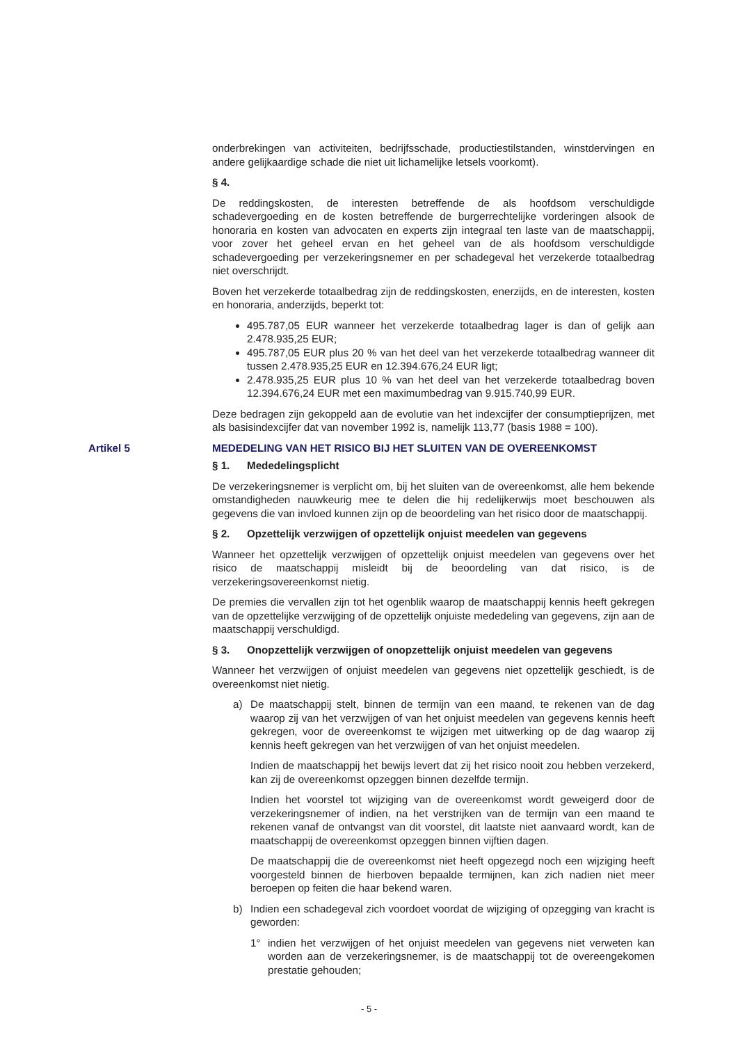onderbrekingen van activiteiten, bedrijfsschade, productiestilstanden, winstdervingen en andere gelijkaardige schade die niet uit lichamelijke letsels voorkomt).
§ 4.
De reddingskosten, de interesten betreffende de als hoofdsom verschuldigde schadevergoeding en de kosten betreffende de burgerrechtelijke vorderingen alsook de honoraria en kosten van advocaten en experts zijn integraal ten laste van de maatschappij, voor zover het geheel ervan en het geheel van de als hoofdsom verschuldigde schadevergoeding per verzekeringsnemer en per schadegeval het verzekerde totaalbedrag niet overschrijdt.
Boven het verzekerde totaalbedrag zijn de reddingskosten, enerzijds, en de interesten, kosten en honoraria, anderzijds, beperkt tot:
495.787,05 EUR wanneer het verzekerde totaalbedrag lager is dan of gelijk aan 2.478.935,25 EUR;
495.787,05 EUR plus 20 % van het deel van het verzekerde totaalbedrag wanneer dit tussen 2.478.935,25 EUR en 12.394.676,24 EUR ligt;
2.478.935,25 EUR plus 10 % van het deel van het verzekerde totaalbedrag boven 12.394.676,24 EUR met een maximumbedrag van 9.915.740,99 EUR.
Deze bedragen zijn gekoppeld aan de evolutie van het indexcijfer der consumptieprijzen, met als basisindexcijfer dat van november 1992 is, namelijk 113,77 (basis 1988 = 100).
Artikel 5 MEDEDELING VAN HET RISICO BIJ HET SLUITEN VAN DE OVEREENKOMST
§ 1. Mededelingsplicht
De verzekeringsnemer is verplicht om, bij het sluiten van de overeenkomst, alle hem bekende omstandigheden nauwkeurig mee te delen die hij redelijkerwijs moet beschouwen als gegevens die van invloed kunnen zijn op de beoordeling van het risico door de maatschappij.
§ 2. Opzettelijk verzwijgen of opzettelijk onjuist meedelen van gegevens
Wanneer het opzettelijk verzwijgen of opzettelijk onjuist meedelen van gegevens over het risico de maatschappij misleidt bij de beoordeling van dat risico, is de verzekeringsovereenkomst nietig.
De premies die vervallen zijn tot het ogenblik waarop de maatschappij kennis heeft gekregen van de opzettelijke verzwijging of de opzettelijk onjuiste mededeling van gegevens, zijn aan de maatschappij verschuldigd.
§ 3. Onopzettelijk verzwijgen of onopzettelijk onjuist meedelen van gegevens
Wanneer het verzwijgen of onjuist meedelen van gegevens niet opzettelijk geschiedt, is de overeenkomst niet nietig.
a) De maatschappij stelt, binnen de termijn van een maand, te rekenen van de dag waarop zij van het verzwijgen of van het onjuist meedelen van gegevens kennis heeft gekregen, voor de overeenkomst te wijzigen met uitwerking op de dag waarop zij kennis heeft gekregen van het verzwijgen of van het onjuist meedelen.
Indien de maatschappij het bewijs levert dat zij het risico nooit zou hebben verzekerd, kan zij de overeenkomst opzeggen binnen dezelfde termijn.
Indien het voorstel tot wijziging van de overeenkomst wordt geweigerd door de verzekeringsnemer of indien, na het verstrijken van de termijn van een maand te rekenen vanaf de ontvangst van dit voorstel, dit laatste niet aanvaard wordt, kan de maatschappij de overeenkomst opzeggen binnen vijftien dagen.
De maatschappij die de overeenkomst niet heeft opgezegd noch een wijziging heeft voorgesteld binnen de hierboven bepaalde termijnen, kan zich nadien niet meer beroepen op feiten die haar bekend waren.
b) Indien een schadegeval zich voordoet voordat de wijziging of opzegging van kracht is geworden:
1° indien het verzwijgen of het onjuist meedelen van gegevens niet verweten kan worden aan de verzekeringsnemer, is de maatschappij tot de overeengekomen prestatie gehouden;
- 5 -